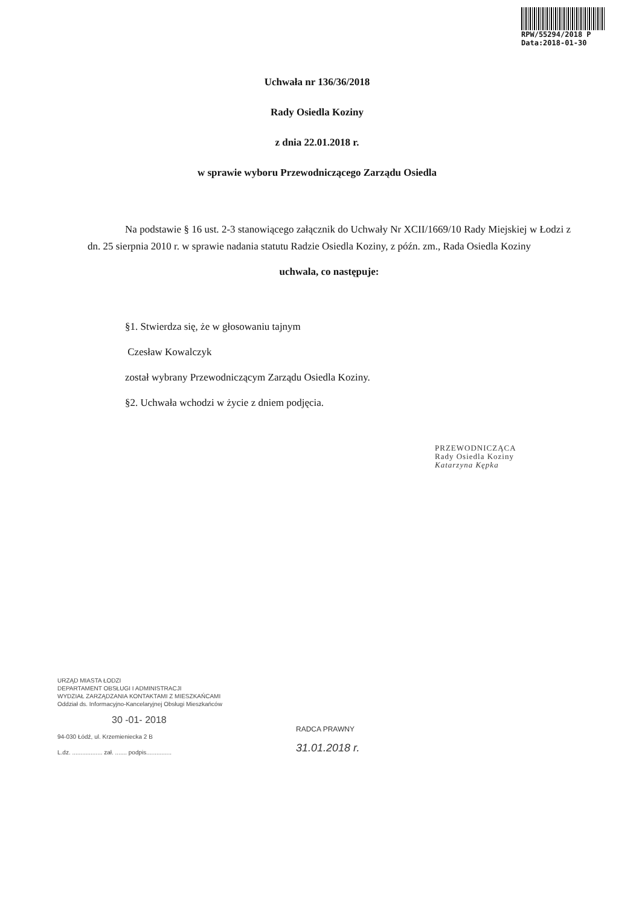RPW/55294/2018 P
Data:2018-01-30
Uchwała nr 136/36/2018
Rady Osiedla Koziny
z dnia 22.01.2018 r.
w sprawie wyboru Przewodniczącego Zarządu Osiedla
Na podstawie § 16 ust. 2-3 stanowiącego załącznik do Uchwały Nr XCII/1669/10 Rady Miejskiej w Łodzi z dn. 25 sierpnia 2010 r. w sprawie nadania statutu Radzie Osiedla Koziny, z późn. zm., Rada Osiedla Koziny
uchwala, co następuje:
§1. Stwierdza się, że w głosowaniu tajnym
Czesław Kowalczyk
został wybrany Przewodniczącym Zarządu Osiedla Koziny.
§2. Uchwała wchodzi w życie z dniem podjęcia.
PRZEWODNICZĄCA
Rady Osiedla Koziny
Katarzyna Kępka
URZĄD MIASTA ŁODZI
DEPARTAMENT OBSŁUGI I ADMINISTRACJI
WYDZIAŁ ZARZĄDZANIA KONTAKTAMI Z MIESZKAŃCAMI
Oddział ds. Informacyjno-Kancelaryjnej Obsługi Mieszkańców
30 -01- 2018
94-030 Łódź, ul. Krzemieniecka 2 B
L.dz. .................. zał. ....... podpis...............
RADCA PRAWNY
31.01.2018 r.